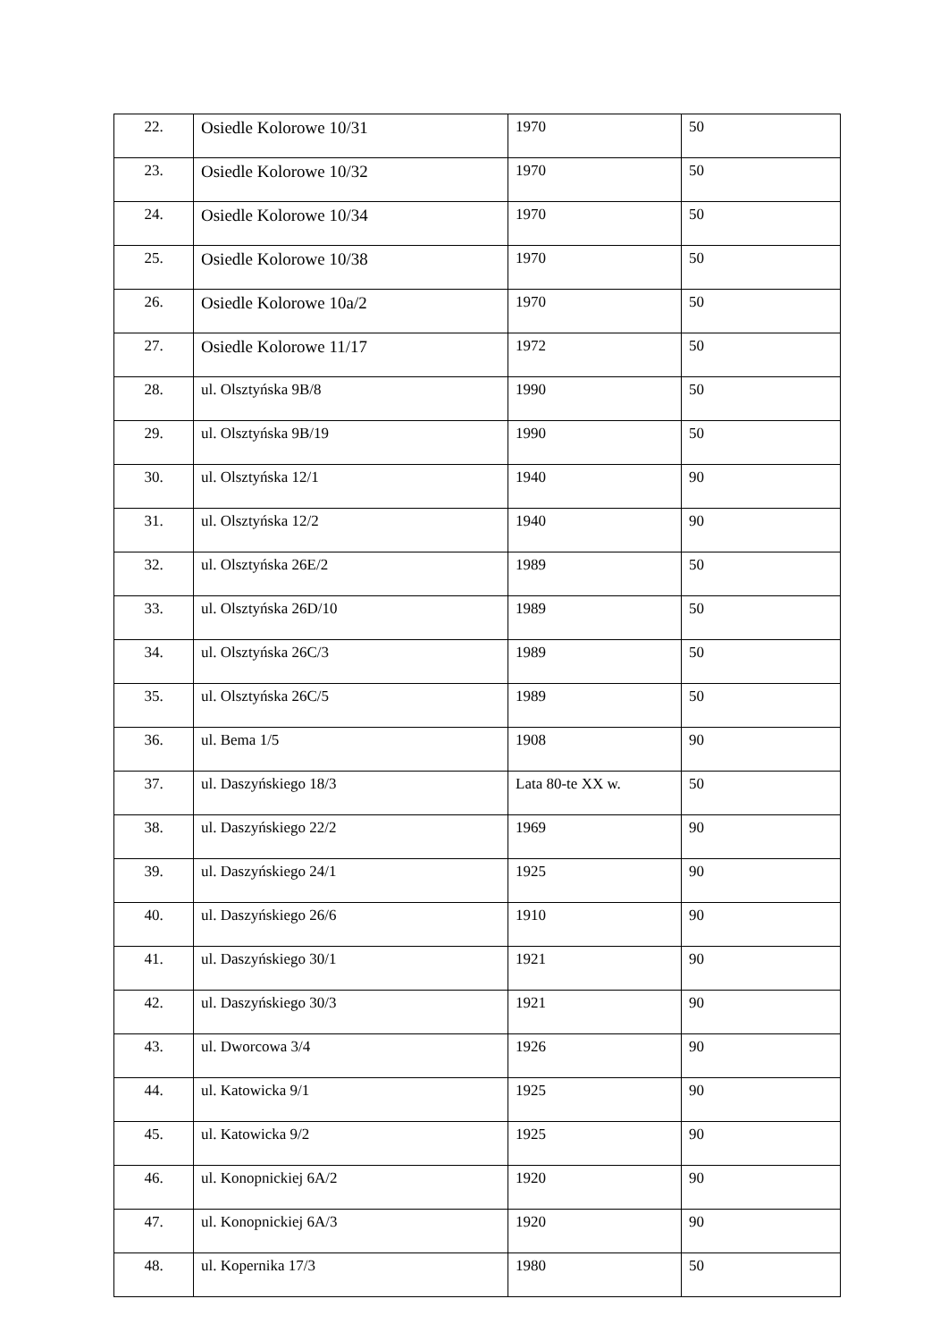| 22. | Osiedle Kolorowe 10/31 | 1970 | 50 |
| 23. | Osiedle Kolorowe 10/32 | 1970 | 50 |
| 24. | Osiedle Kolorowe 10/34 | 1970 | 50 |
| 25. | Osiedle Kolorowe 10/38 | 1970 | 50 |
| 26. | Osiedle Kolorowe 10a/2 | 1970 | 50 |
| 27. | Osiedle Kolorowe 11/17 | 1972 | 50 |
| 28. | ul. Olsztyńska 9B/8 | 1990 | 50 |
| 29. | ul. Olsztyńska 9B/19 | 1990 | 50 |
| 30. | ul. Olsztyńska 12/1 | 1940 | 90 |
| 31. | ul. Olsztyńska 12/2 | 1940 | 90 |
| 32. | ul. Olsztyńska 26E/2 | 1989 | 50 |
| 33. | ul. Olsztyńska 26D/10 | 1989 | 50 |
| 34. | ul. Olsztyńska 26C/3 | 1989 | 50 |
| 35. | ul. Olsztyńska 26C/5 | 1989 | 50 |
| 36. | ul. Bema 1/5 | 1908 | 90 |
| 37. | ul. Daszyńskiego 18/3 | Lata 80-te XX w. | 50 |
| 38. | ul. Daszyńskiego 22/2 | 1969 | 90 |
| 39. | ul. Daszyńskiego 24/1 | 1925 | 90 |
| 40. | ul. Daszyńskiego 26/6 | 1910 | 90 |
| 41. | ul. Daszyńskiego 30/1 | 1921 | 90 |
| 42. | ul. Daszyńskiego 30/3 | 1921 | 90 |
| 43. | ul. Dworcowa 3/4 | 1926 | 90 |
| 44. | ul. Katowicka 9/1 | 1925 | 90 |
| 45. | ul. Katowicka 9/2 | 1925 | 90 |
| 46. | ul. Konopnickiej 6A/2 | 1920 | 90 |
| 47. | ul. Konopnickiej 6A/3 | 1920 | 90 |
| 48. | ul. Kopernika 17/3 | 1980 | 50 |